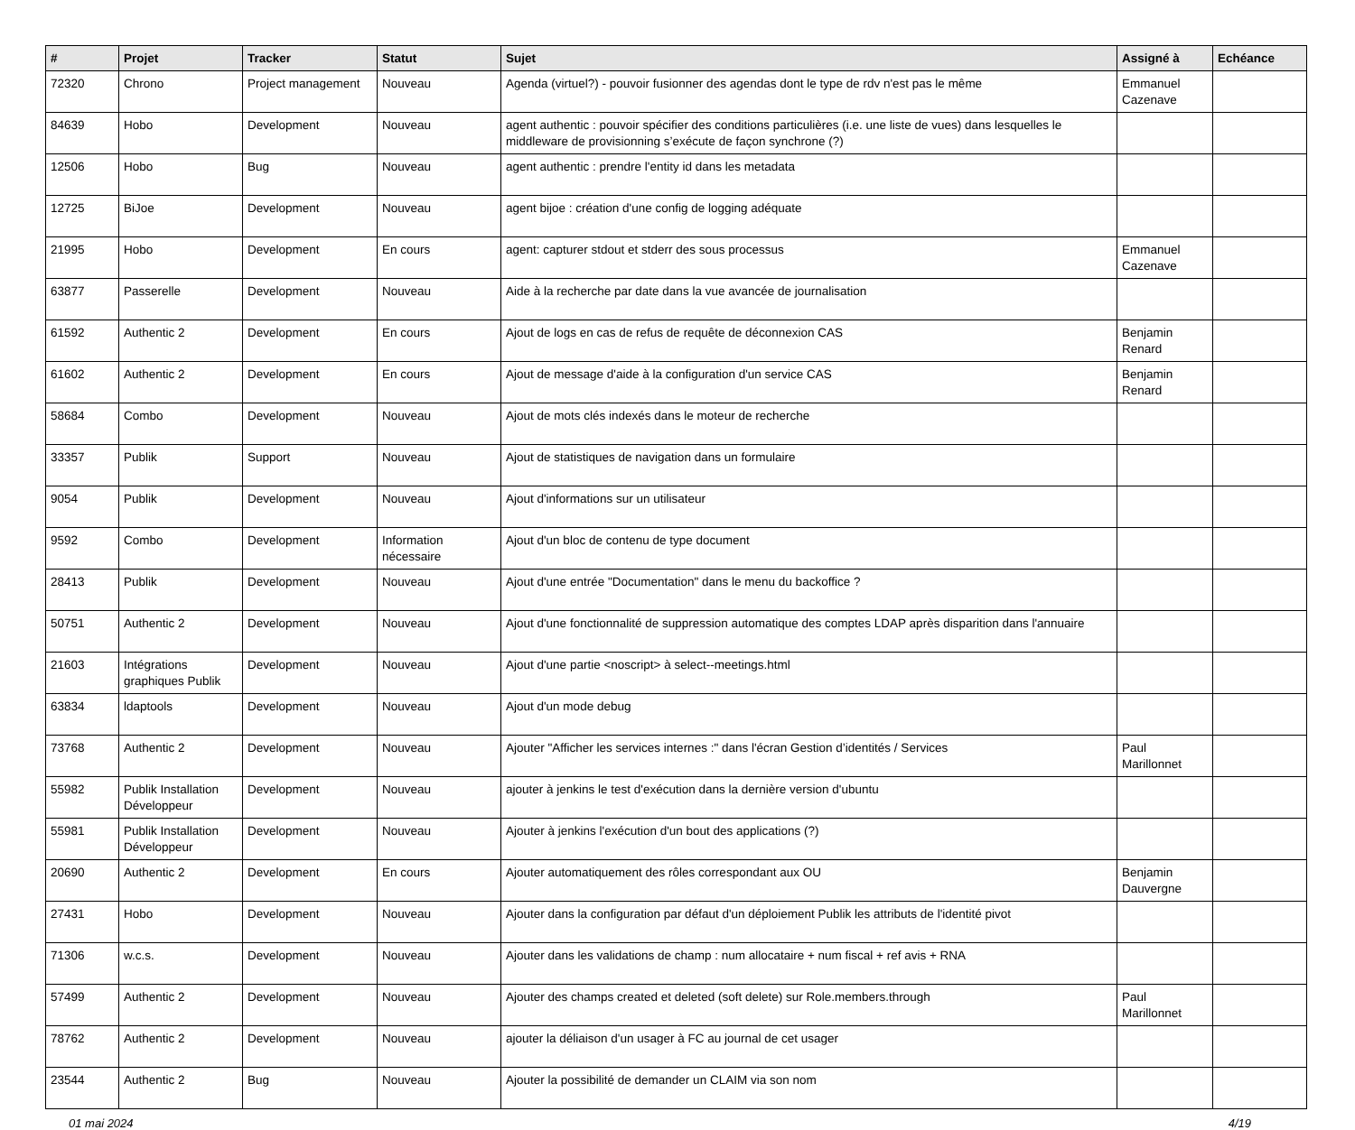| # | Projet | Tracker | Statut | Sujet | Assigné à | Echéance |
| --- | --- | --- | --- | --- | --- | --- |
| 72320 | Chrono | Project management | Nouveau | Agenda (virtuel?) - pouvoir fusionner des agendas dont le type de rdv n'est pas le même | Emmanuel Cazenave | |
| 84639 | Hobo | Development | Nouveau | agent authentic : pouvoir spécifier des conditions particulières (i.e. une liste de vues) dans lesquelles le middleware de provisionning s’exécute de façon synchrone (?) | | |
| 12506 | Hobo | Bug | Nouveau | agent authentic : prendre l'entity id dans les metadata | | |
| 12725 | BiJoe | Development | Nouveau | agent bijoe : création d'une config de logging adéquate | | |
| 21995 | Hobo | Development | En cours | agent: capturer stdout et stderr des sous processus | Emmanuel Cazenave | |
| 63877 | Passerelle | Development | Nouveau | Aide à la recherche par date dans la vue avancée de journalisation | | |
| 61592 | Authentic 2 | Development | En cours | Ajout de logs en cas de refus de requête de déconnexion CAS | Benjamin Renard | |
| 61602 | Authentic 2 | Development | En cours | Ajout de message d'aide à la configuration d'un service CAS | Benjamin Renard | |
| 58684 | Combo | Development | Nouveau | Ajout de mots clés indexés dans le moteur de recherche | | |
| 33357 | Publik | Support | Nouveau | Ajout de statistiques de navigation dans un formulaire | | |
| 9054 | Publik | Development | Nouveau | Ajout d'informations sur un utilisateur | | |
| 9592 | Combo | Development | Information nécessaire | Ajout d'un bloc de contenu de type document | | |
| 28413 | Publik | Development | Nouveau | Ajout d'une entrée "Documentation" dans le menu du backoffice ? | | |
| 50751 | Authentic 2 | Development | Nouveau | Ajout d'une fonctionnalité de suppression automatique des comptes LDAP après disparition dans l'annuaire | | |
| 21603 | Intégrations graphiques Publik | Development | Nouveau | Ajout d'une partie <noscript> à select--meetings.html | | |
| 63834 | ldaptools | Development | Nouveau | Ajout d'un mode debug | | |
| 73768 | Authentic 2 | Development | Nouveau | Ajouter "Afficher les services internes :" dans l'écran Gestion d’identités / Services | Paul Marillonnet | |
| 55982 | Publik Installation Développeur | Development | Nouveau | ajouter à jenkins le test d'exécution dans la dernière version d'ubuntu | | |
| 55981 | Publik Installation Développeur | Development | Nouveau | Ajouter à jenkins l'exécution d'un bout des applications (?) | | |
| 20690 | Authentic 2 | Development | En cours | Ajouter automatiquement des rôles correspondant aux OU | Benjamin Dauvergne | |
| 27431 | Hobo | Development | Nouveau | Ajouter dans la configuration par défaut d'un déploiement Publik les attributs de l'identité pivot | | |
| 71306 | w.c.s. | Development | Nouveau | Ajouter dans les validations de champ : num allocataire + num fiscal + ref avis + RNA | | |
| 57499 | Authentic 2 | Development | Nouveau | Ajouter des champs created et deleted (soft delete) sur Role.members.through | Paul Marillonnet | |
| 78762 | Authentic 2 | Development | Nouveau | ajouter la déliaison d'un usager à FC au journal de cet usager | | |
| 23544 | Authentic 2 | Bug | Nouveau | Ajouter la possibilité de demander un CLAIM via son nom | | |
01 mai 2024 4/19